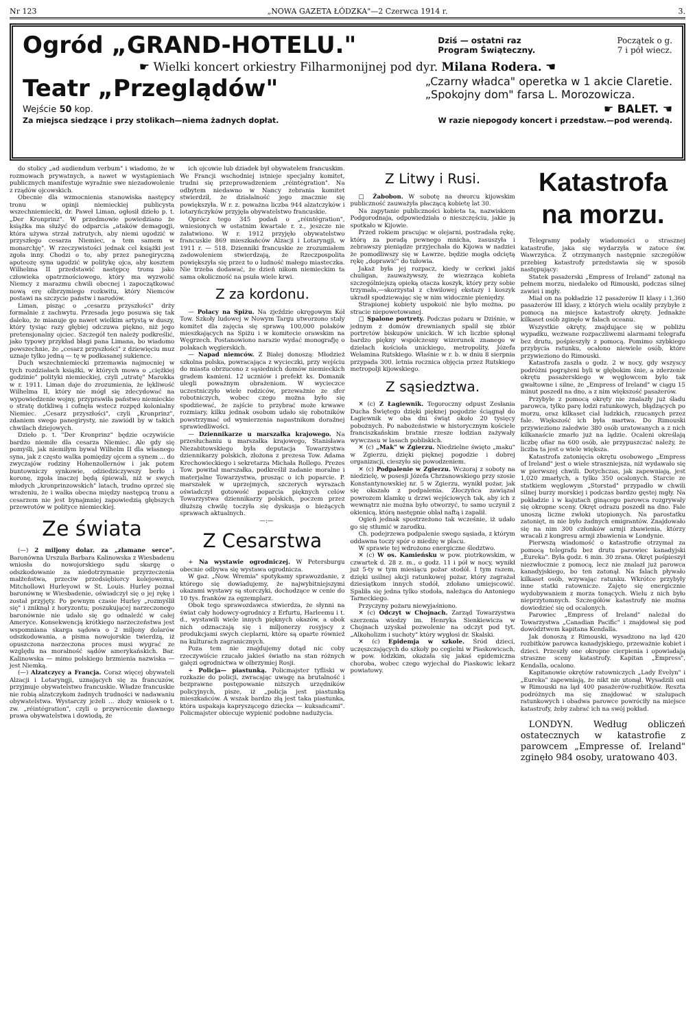Nr 123 „NOWA GAZETA ŁÓDZKA"—2 Czerwca 1914 r. 3.
Ogród „GRAND-HOTELU." Dziś — ostatni raz
Program Świąteczny. Początek o g.
7 i pół wiecz.
☛ Wielki koncert orkiestry Filharmonijnej pod dyr. Milana Rodera. ☚
Teatr „Przeglądów" „Czarny władca" operetka w 1 akcie Claretie.
„Spokojny dom" farsa L. Morozowicza.
Wejście 50 kop. ☛ BALET. ☚
Za miejsca siedzące i przy stolikach—niema żadnych dopłat. W razie niepogody koncert i przedstaw.—pod werendą.
do stolicy „ad audiendum verbum" i wiadomo, że w rozmowach prywatnych, a nawet w wystąpieniach publicznych manifestuje wyraźnie swe niezadowolenie z rządów ojcowskich.
Obecnie dla wzmocnienia stanowiska następcy tronu w opinji niemieckiej publicysta wszechniemiecki, dr. Paweł Liman, ogłosił dzieło p. t. „Der Kronprinz". W przedmowie powiedziano że książka ma służyć do odparcia „ataków demagogji, która używa strzał zatrutych, aby niemi ugodzić w przyszłego cesarza Niemiec, a tem samem w monarchję". W rzeczywistości jednak cel książki jest zgoła inny. Chodzi o to, aby przez panegiryczną apoteozę syna ugodzić w politykę ojca, aby kosztem Wilhelma II przedstawić następcę tronu jako człowieka opatrznościowego, który ma wyzwolić Niemcy z marazmu chwili obecnej i zapoczątkować nową erę olbrzymiego rozkwitu, który Niemców postawi na szczycie państw i narodów.
Liman, pisząc o „cesarzu przyszłości" drży formalnie z zachwytu. Przesada jego posuwa się tak daleko, że mianuje go nawet wielkim artystą w duszy, który tysiąc razy głębiej odczuwa piękno, niż jego pretensjonalny ojciec. Szczegół ten należy podkreślić, jako typowy przykład błagi pana Limana, bo wiadomo powszechnie, że „cesarz przyszłości" z dziewięciu muz uznaje tylko jedną — tę w podkasanej sukience.
Duch wszechniemiecki przemawia najmocniej w tych rozdziałach książki, w których mowa o „ciężkiej godzinie" polityki niemieckiej, czyli „utratę" Marokka w r. 1911. Liman daje do zrozumienia, że lękliwość Wilhelma II, który nie mógł się zdecydować na wypowiedzenie wojny, przyprawiła państwo niemieckie o stratę dotkliwą i cofnęła wstecz rozpęd kolonialny Niemiec. „Cesarz przyszłości", czyli „Kronprinz", zdaniem swego panegirysty, nie zawiódł by w takich chwilach dziejowych.
Dzieło p. t. "Der Kronprinz" będzie oczywiście bardzo niemiłe dla cesarza Niemiec. Ale gdy się pomyśli, jak niemiłym bywał Wilhelm II dla własnego syna, jak z często walka pomiędzy ojcem a synem ... do zwyczajów rodziny Hohenzollernów i jak potem buntowniczy synkowie, odziedziczywszy berło i koronę, zgoła inaczej będą śpiewali, niż w swych młodych „kronprinzowskich" latach, trudno oprzeć się wrażeniu, że i walka obecna między następcą tronu a cesarzem nie jest bynajmniej zapowiedzią głębszych przewrotów w polityce niemieckiej.
Ze świata
(—) 2 miljony dolar. za „złamane serce". Baronówna Urszula Barbara Kalinowska z Wiesbadenu wniosła do nowojorskiego sądu skargę o odszkodowanie za niedotrzymanie przyrzeczenia małżeństwa, przeciw przedsiębiorcy kolejowemu, Mitchollowi Hurleyowi w St. Louis. Hurley poznał baronównę w Wiesbadenie, oświadczył się o jej rękę i został przyjęty. Po pewnym czasie Hurley „rozmyślił się" i zniknął z horyzontu; poszukującej narzeczonego baronównie nie udało się go odnaleźć w całej Ameryce. Konsekwencją krótkiego narzeczeństwa jest wspomniana skarga sądowa o 2 miljony dolarów odszkodowania, a pisma nowojorskie twierdzą, iż opuszczona narzeczona proces musi wygrać ze względu na moralność sądów amerykańskich. Bar. Kalinowska — mimo polskiego brzmienia nazwiska — jest Niemką.
(—) Alzatczycy a Francja. Coraz więcej obywateli Alzacji i Lotaryngji, uznających się za francuzów, przyjmuje obywatelstwo francuskie. Władze francuskie nie robią alzatczykom żadnych trudności w nadawaniu obywatelstwa. Wystarczy jeżeli ... złoży wniosek o t. zw. „réintégration", czyli o przywrócenie dawnego prawa obywatelstwa i dowiodą, że
ich ojcowie lub dziadek był obywatelem francuskim. We Francji wschodniej istnieje specjalny komitet, trudni się przeprowadzeniem „réintégration". Na odbytem niedawno w Nancy zebrania komitet stwierdził, że działalność jego znacznie się powiększyła. W r. z. poważna liczba 944 alzatczyków i lotaryńczyków przyjęła obywatelstwo francuskie.
Oprócz tego 345 podań o „réintégration", wniesionych w ostatnim kwartale r. z., jeszcze nie załatwiono. W r. 1912 przyjęło obywatelstwo francuskie 869 mieszkańców Alzacji i Lotaryngji, w 1911 r. — 518. Dzienniki francuskie ze zrozumiałem zadowoleniem stwierdzają, że Rzeczpospolita powiększyła się przez to o ludność małego miasteczka. Nie trzeba dodawać, że dzień nikom niemieckim ta sama okoliczność na psuła wiele krwi.
Z za kordonu.
— Polacy na Spiżu. Na zjeździe okręgowym Kół Tow. Szkoły ludowej w Nowym Targu utworzono stały komitet dla zajęcia się sprawą 100,000 polaków mieszkających na Spiżu i w komitecie orawskim na Węgrzech. Postanowiono narazie wydać monografję o polakach węgierskich.
— Napad niemców. Z Białej donoszą: Młodzież szkolna polska, powracająca z wycieczki, przy wejściu do miasta obrzucono z sąsiednich domów niemieckich gradem kamieni. 12 uczniów i prefekt ks. Domanik ulegli poważnym obrażeniom. W wycieczce uczestniczyło wiele rodziców, przeważnie ze sfer robotniczych, wobec czego można było się spodziewać, że zajście to przybrać może krwawe rozmiary, kilku jednak osobom udało się robotników powstrzymać od wymierzenia napastnikom doraźnej sprawiedliwości.
— Dziennikarze u marszałka krajowego. Na przesłuchaniu u marszałka krajowego, Stanisława Niezabitowskiego była deputacja Towarzystwa dziennikarzy polskich, złożona z prezesa Tow. Adama Krechowieckiego i sekretarza Michała Rollego. Prezes Tow. powitał marszałka, podkreślił zadanie moralne i materjalne Towarzystwa, prosząc o ich poparcie. P. marszałek w uprzejmych, szczerych wyrazach oświadczył gotowość poparcia pięknych celów Towarzystwa dziennikarzy polskich, poczem przez dłuższą chwilę toczyła się dyskusja o bieżących sprawach aktualnych.
—:—
Z Cesarstwa
+ Na wystawie ogrodniczej. W Petersburgu obecnie odbywa się wystawa ogrodnicza.
W gaz. „Now. Wremia" spotykamy sprawozdanie, z którego się dowiadujemy, że najwybitniejszymi okazami wystawy są storczyki, dochodzące w cenie do 10 tys. franków za egzemplarz.
Obok tego sprawozdawca stwierdza, że słynni na świat cały hodowcy-ogrodnicy z Erfurtu, Harleemu i t. d., wystawili wiele innych pięknych okazów, a obok nich odznaczają się i miljonerzy rosyjscy z produkcjami swych cieplarni, które są oparte również na kulturach zagranicznych.
Poza tem nie znajdujemy dotąd nic coby rzeczywiście rzucało jakieś światło na stan różnych gałęzi ogrodnictwa w olbrzymiej Rosji.
+ Policja— piastunką. Policmajster tyfliski w rozkazie do policji, zwracając uwagę na brutalność i bezprawne postępowanie niższych urzędników policyjnych, pisze, iż „policja jest piastunką mieszkańców. A wszak bardzo złą jest taka piastunka, która uspakaja kapryszącego dziecka — kuksańcami". Policmajster obiecuje wypienić podobne nadużycia.
Z Litwy i Rusi.
□ Żabobon. W sobotę na dworcu kijowskim publiczność zauważyła płaczącą kobietę lat 30.
Na zapytanie publiczności kobieta ta, nazwiskiem Podgorodnaja, odpowiedziała o nieszczęściu, jakie ją spotkało w Kijowie.
Przed rokiem pracując w olejarni, postradała rękę, którą za poradą pewnego mnicha, zasuszyła i zebrawszy pieniądze przyjechała do Kijowa w nadziei że pomodliwszy się w Ławrze, będzie mogła odciętą rękę „doprawić" do tułowia.
Jakaż była jej rozpacz, kiedy w cerkwi jakiś chuligan, zauważywszy, że wiezrząca kobieta szczególniejszą opieką otacza koszyk, który przy sobie trzymała,—skorzystał z chwilowej ekstazy i koszyk ukradł spodziewając się w nim widocznie pieniędzy.
Strapionej kobiety uspokoić nie było można, po stracie niepowetowanej.
□ Spalone portrety. Podczas pożaru w Dziśnie, w jednym z domów drewnianych spalił się zbiór portretów biskupów unickich. W ich liczbie spłonął bardzo piękny współczesny wizerunek znanego w dziełach kościoła unickiego, metropolity, Józefa Welamina Rutskiego. Właśnie w r. b. w dniu 8 sierpnia przypada 300. letnia rocznica objęcia przez Rutskiego metropolji kijowskiego.
Z sąsiedztwa.
✕ (c) Z Łagiewnik. Tegoroczny odpust Zesłania Ducha Świętego dzięki pięknej pogodzie ściągnął do Łagiewnik w oba dni świąt około 20 tysięcy pobożnych. Po nabożeństwie w historycznym kościele franciszkańskim bratnie rzesze łodzian zażywały wywczasu w lasach pobliskich.
✕ (c) „Mak" w Zgierzu. Niedzielne święto „maku" w Zgierzu, dzięki pięknej pogodzie i dobrej organizacji, cieszyło się powodzeniem.
✕ (c) Podpalenie w Zgierzu. Wczoraj z soboty na niedzielę, w posesji Józefa Chrzanowskiego przy szosie Konstantynowskiej nr. 5 w Zgierzu, wynikł pożar, jak się okazało z podpalenia. Złoczyńca zawiązał powrozem klamkę u drzwi wejściowych tak, aby ich z wewnątrz nie można było otworzyć, to samo uczynił z okienicą, którą następnie oblał naftą i zapalił.
Ogień jednak spostrzeżono tak wcześnie, iż udało go się stłumić w zarodku.
Ch. podejrzewa podpalenie swego sąsiada, z którym oddawna toczy spór o miedzę w placu.
W sprawie tej wdrożono energiczne śledztwo.
✕ (c) W os. Kamieńsku w pow. piotrkowskim, w czwartek d. 28 z. m., o godz. 11 i pół w nocy, wynikł już 5-ty w tym miesiącu pożar stodół. I tym razem, dzięki usilnej akcji ratunkowej pożar, który zagrażał dziesiątkom innych stodół, zdołano umiejscowić. Spaliła się jedna tylko stodoła, należąca do Antoniego Tarneckiego.
Przyczyny pożaru niewyjaśniono.
✕ (c) Odczyt w Chojnach. Zarząd Towarzystwa szerzenia wiedzy im. Henryka Sienkiewicza w Chojnach uzyskał pozwolenie na odczyt pod tyt. „Alkoholizm i suchoty" który wygłosi dr. Skalski.
✕ (c) Epidemja w szkole. Śród dzieci, uczęszczających do szkoły po cegielni w Piaskowicach, w pow. łódzkim, okazała się jakaś epidemiczna choroba, wobec czego wyjechał do Piaskowic lekarz powiatowy.
Katastrofa na morzu.
Telegramy podały wiadomości o strasznej katastrofie, jaka się wydarzyła w zatoce św. Wawrzyńca. Z otrzymanych następnie szczegółów przebieg katastrofy przedstawia się w sposób następujący:
Statek pasażerski „Empress of Ireland" zatonął na pełnem morzu, niedaleko od Rimouski, podczas silnej zawiei i mgły.
Miał on na pokładzie 12 pasażerów II klasy i 1,360 pasażerów III klasy, z których wielu ocaliły przybyłe z pomocą na miejsce katastrofy okręty. Jednakże kilkaset osób zginęło w falach oceanu.
Wszystkie okręty, znajdujące się w pobliżu wypadku, wezwane rozpaczliwemi alarmami telegrafu bez drutu, pośpieszyły z pomocą. Pomimo szybkiego przybycia ratunku, ocalono niewiele osób, które przywieziono do Rimouski.
Katastrofa zaszła o godz. 2 w nocy, gdy wszyscy podróżni pogrążeni byli w głębokim śnie, a zderzenie okrętu pasażerskiego w węglowcem było tak gwałtowne i silne, że „Empress of Ireland" w ciągu 15 minut poszedł na dno, a z nim większość pasażerów.
Przybyłe z pomocą okręty nie znalazły już śladu parowca, tylko parę łodzi ratunkowych, błądzących po morzu, oraz kilkaset ciał ludzkich, rzucanych przez fale. Większość ich była martwa. Do Rimouski przywieziono zaledwie 380 osób uratowanych a z nich kilkanaście zmarło już na lądzie. Ocaleni określają liczbę ofiar na 600 osób, ale przypuszczać należy, że liczba ta jest o wiele większa.
Katastrofa zatonięcia okrętu osobowego „Empress of Ireland" jest o wiele straszniejsza, niż wydawało się w pierwszej chwili. Dotychczas, jak zapewniają, jest 1,020 zmarłych, a tylko 350 ocalonych. Starcie ze statkiem węglowym „Storstad" przypadło w chwili silnej burzy morskiej i podczas bardzo gęstej mgły. Na pokładzie i w kajutach ginącego parowca rozgrywały się okropne sceny. Okręt odrazu poszedł na dno. Fale unoszą liczne zwłoki utopionych. Na parostatku zatonięt, m nie było żadnych emigrantów. Znajdowało się na nim 300 członków armji zbawienia, którzy wracali z kongresu armji zbawienia w Londynie.
Pierwszą wiadomość o katastrofie otrzymał za pomocą telegrafu bez drutu parowiec kanadyjski „Eureka". Była godz. 6 min. 30 zrana. Okręt pośpieszył niezwłocznie z pomocą, lecz nie znalazł już parowca kanadyjskiego, bo ten zatonął. Na falach pływało kilkaset osób, wzywając ratunku. Wkrótce przybyły inne statki ratownicze. Zajęto się energicznie wydobywaniem z morza tonących. Wielu z nich było nieprzytomnych. Szczegółów katastrofy nie można dowiedzieć się od ocalonych.
Parowiec „Empress of Ireland" należał do Towarzystwa „Canadian Pacific" i znajdował się pod dowództwem kapitana Kendalla.
Jak donoszą z Rimouski, wysadzono na ląd 420 rozbitków parowca kanadyjskiego, przeważnie kobiet i dzieci. Przeszły one okropne cierpienia i opowiadają straszne sceny katastrofy. Kapitan „Empress", Kendalla, ocalono.
Kapitanowie okrętów ratowniczych „Lady Evelyn" i „Eureka" zapewniają, że nikt nie utonął. Wysadzili oni w Rimouski na ląd 400 pasażerów-rozbitków. Reszta podróżnych ma się znajdować w szalupach ratunkowych i obadwa parowce powróciły na miejsce katastrofy, żeby zabrać ich na swój pokład.
LONDYN. Według obliczeń ostatecznych w katastrofie z parowcem „Empresse of. Ireland" zginęło 984 osoby, uratowano 403.